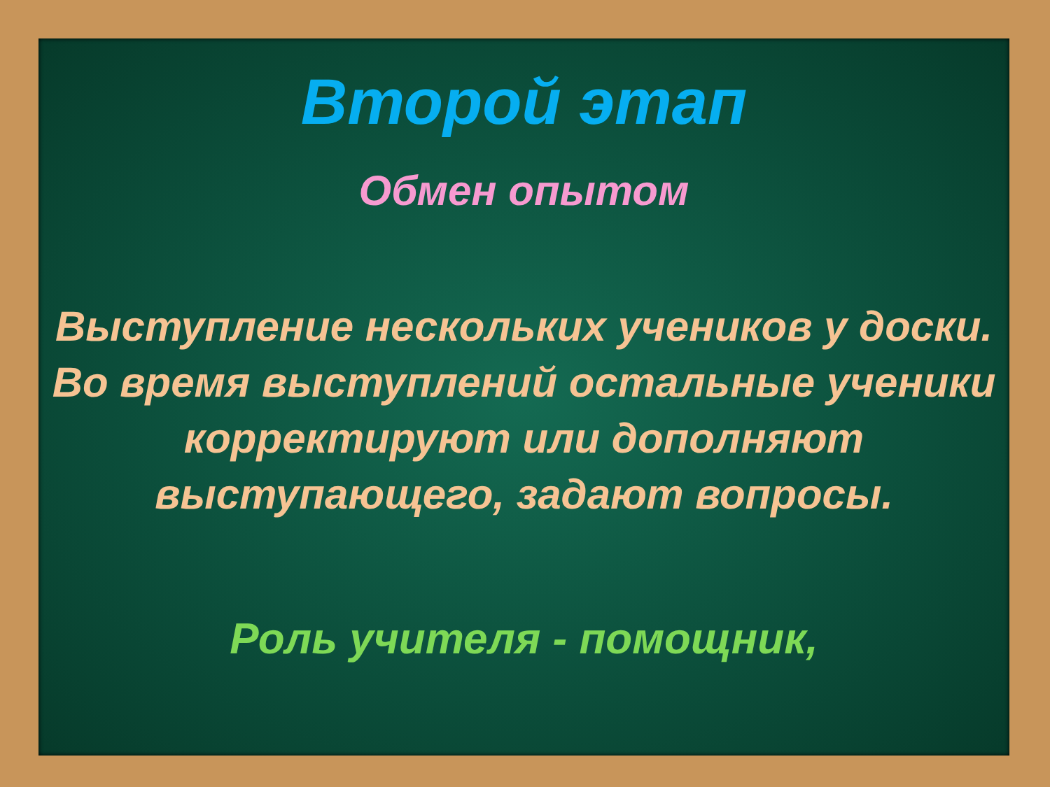Второй этап
Обмен опытом
Выступление нескольких учеников у доски.
Во время выступлений остальные ученики корректируют или дополняют выступающего, задают вопросы.
Роль учителя - помощник,